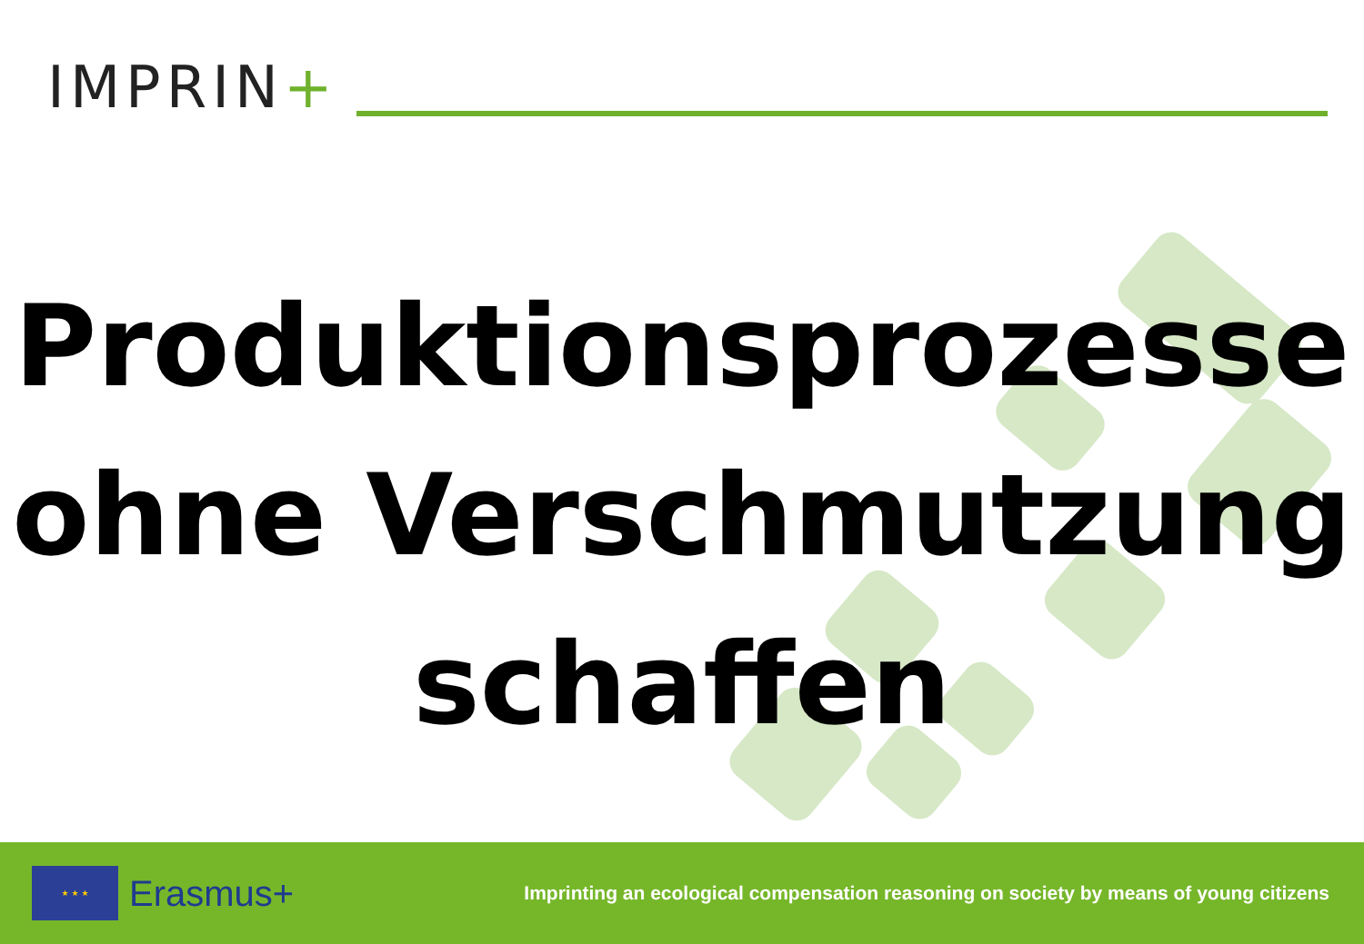IMPRIN+
Produktionsprozesse
ohne Verschmutzung
schaffen
★ ★ ★
Erasmus+
Imprinting an ecological compensation reasoning on society by means of young citizens